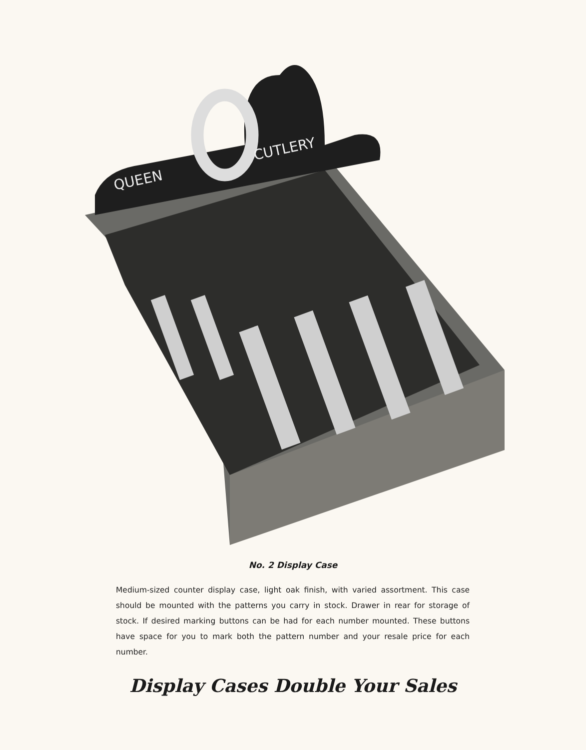QUEEN
CUTLERY
No. 2 Display Case
Medium-sized counter display case, light oak finish, with varied assortment. This case should be mounted with the patterns you carry in stock. Drawer in rear for storage of stock. If desired marking buttons can be had for each number mounted. These buttons have space for you to mark both the pattern number and your resale price for each number.
Display Cases Double Your Sales